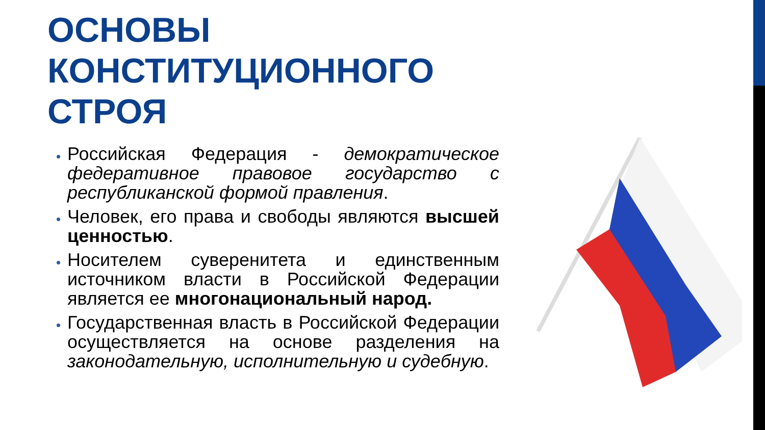ОСНОВЫ
КОНСТИТУЦИОННОГО
СТРОЯ
Российская Федерация - демократическое федеративное правовое государство с республиканской формой правления.
Человек, его права и свободы являются высшей ценностью.
Носителем суверенитета и единственным источником власти в Российской Федерации является ее многонациональный народ.
Государственная власть в Российской Федерации осуществляется на основе разделения на законодательную, исполнительную и судебную.